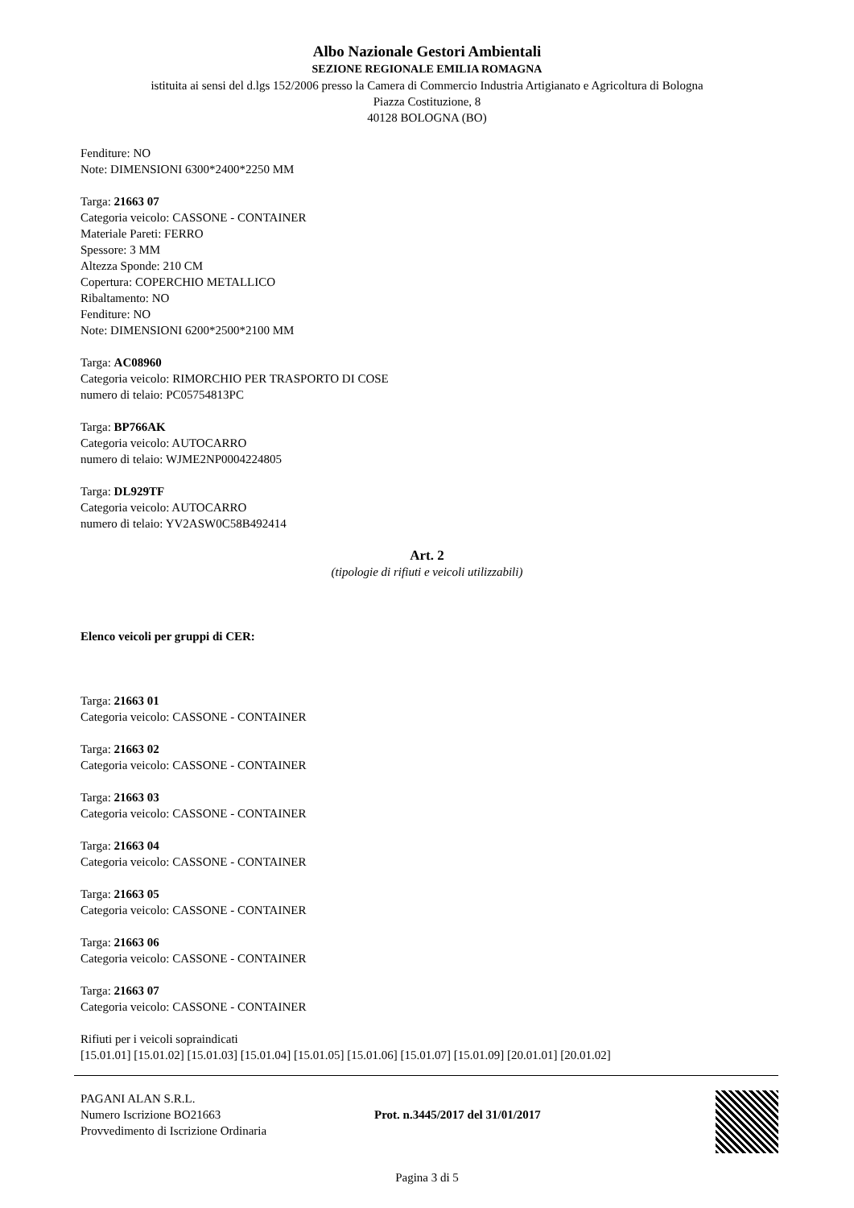Albo Nazionale Gestori Ambientali
SEZIONE REGIONALE EMILIA ROMAGNA
istituita ai sensi del d.lgs 152/2006 presso la Camera di Commercio Industria Artigianato e Agricoltura di Bologna
Piazza Costituzione, 8
40128 BOLOGNA (BO)
Fenditure: NO
Note: DIMENSIONI 6300*2400*2250 MM
Targa: 21663 07
Categoria veicolo: CASSONE - CONTAINER
Materiale Pareti: FERRO
Spessore: 3 MM
Altezza Sponde: 210 CM
Copertura: COPERCHIO METALLICO
Ribaltamento: NO
Fenditure: NO
Note: DIMENSIONI 6200*2500*2100 MM
Targa: AC08960
Categoria veicolo: RIMORCHIO PER TRASPORTO DI COSE
numero di telaio: PC05754813PC
Targa: BP766AK
Categoria veicolo: AUTOCARRO
numero di telaio: WJME2NP0004224805
Targa: DL929TF
Categoria veicolo: AUTOCARRO
numero di telaio: YV2ASW0C58B492414
Art. 2
(tipologie di rifiuti e veicoli utilizzabili)
Elenco veicoli per gruppi di CER:
Targa: 21663 01
Categoria veicolo: CASSONE - CONTAINER
Targa: 21663 02
Categoria veicolo: CASSONE - CONTAINER
Targa: 21663 03
Categoria veicolo: CASSONE - CONTAINER
Targa: 21663 04
Categoria veicolo: CASSONE - CONTAINER
Targa: 21663 05
Categoria veicolo: CASSONE - CONTAINER
Targa: 21663 06
Categoria veicolo: CASSONE - CONTAINER
Targa: 21663 07
Categoria veicolo: CASSONE - CONTAINER
Rifiuti per i veicoli sopraindicati
[15.01.01] [15.01.02] [15.01.03] [15.01.04] [15.01.05] [15.01.06] [15.01.07] [15.01.09] [20.01.01] [20.01.02]
PAGANI ALAN S.R.L.
Numero Iscrizione BO21663
Provvedimento di Iscrizione Ordinaria
Prot. n.3445/2017 del 31/01/2017
Pagina 3 di 5